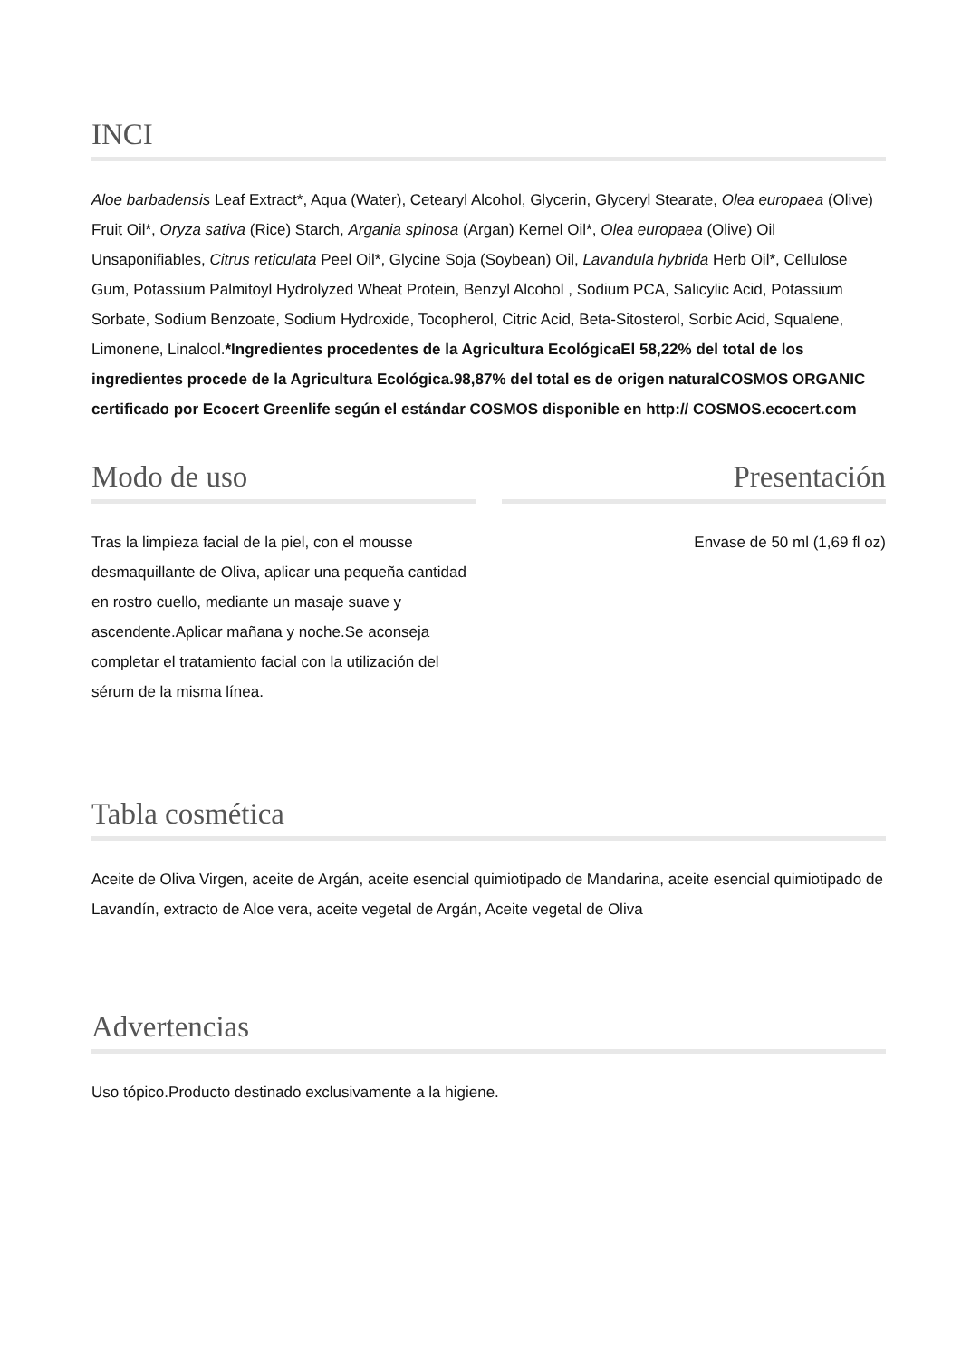INCI
Aloe barbadensis Leaf Extract*, Aqua (Water), Cetearyl Alcohol, Glycerin, Glyceryl Stearate, Olea europaea (Olive) Fruit Oil*, Oryza sativa (Rice) Starch, Argania spinosa (Argan) Kernel Oil*, Olea europaea (Olive) Oil Unsaponifiables, Citrus reticulata Peel Oil*, Glycine Soja (Soybean) Oil, Lavandula hybrida Herb Oil*, Cellulose Gum, Potassium Palmitoyl Hydrolyzed Wheat Protein, Benzyl Alcohol , Sodium PCA, Salicylic Acid, Potassium Sorbate, Sodium Benzoate, Sodium Hydroxide, Tocopherol, Citric Acid, Beta-Sitosterol, Sorbic Acid, Squalene, Limonene, Linalool.*Ingredientes procedentes de la Agricultura EcológicaEl 58,22% del total de los ingredientes procede de la Agricultura Ecológica.98,87% del total es de origen naturalCOSMOS ORGANIC certificado por Ecocert Greenlife según el estándar COSMOS disponible en http:// COSMOS.ecocert.com
Modo de uso
Tras la limpieza facial de la piel, con el mousse desmaquillante de Oliva, aplicar una pequeña cantidad en rostro cuello, mediante un masaje suave y ascendente.Aplicar mañana y noche.Se aconseja completar el tratamiento facial con la utilización del sérum de la misma línea.
Presentación
Envase de 50 ml (1,69 fl oz)
Tabla cosmética
Aceite de Oliva Virgen, aceite de Argán, aceite esencial quimiotipado de Mandarina, aceite esencial quimiotipado de Lavandín, extracto de Aloe vera, aceite vegetal de Argán, Aceite vegetal de Oliva
Advertencias
Uso tópico.Producto destinado exclusivamente a la higiene.